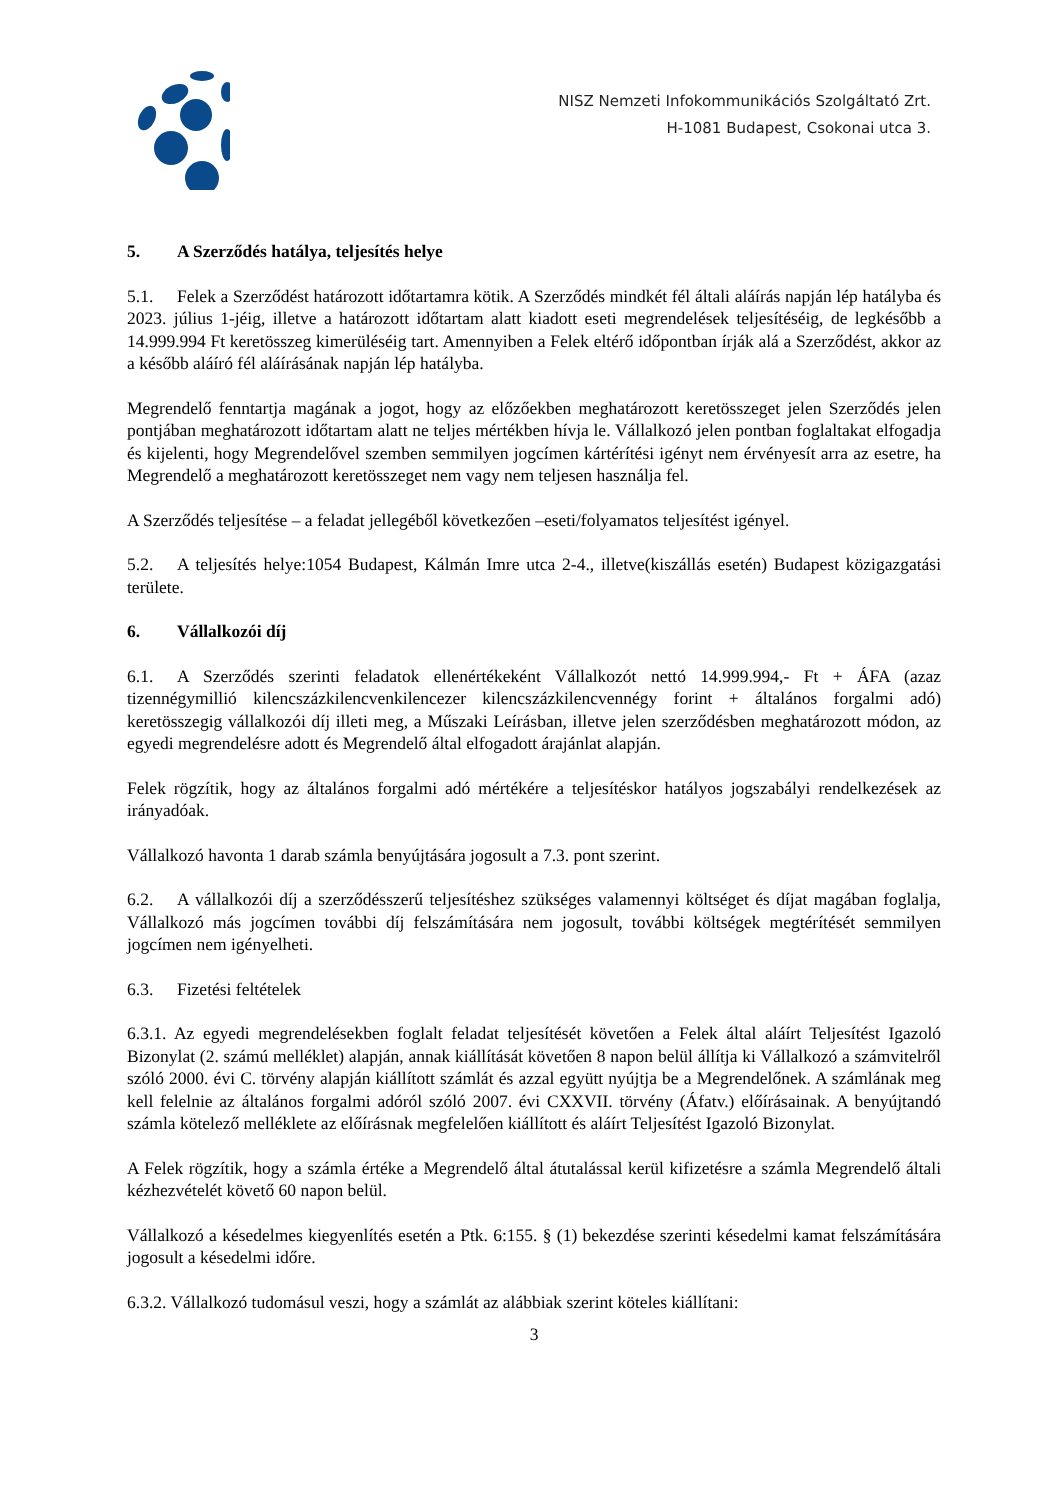NISZ Nemzeti Infokommunikációs Szolgáltató Zrt.
H-1081 Budapest, Csokonai utca 3.
5. A Szerződés hatálya, teljesítés helye
5.1. Felek a Szerződést határozott időtartamra kötik. A Szerződés mindkét fél általi aláírás napján lép hatályba és 2023. július 1-jéig, illetve a határozott időtartam alatt kiadott eseti megrendelések teljesítéséig, de legkésőbb a 14.999.994 Ft keretösszeg kimerüléséig tart. Amennyiben a Felek eltérő időpontban írják alá a Szerződést, akkor az a később aláíró fél aláírásának napján lép hatályba.
Megrendelő fenntartja magának a jogot, hogy az előzőekben meghatározott keretösszeget jelen Szerződés jelen pontjában meghatározott időtartam alatt ne teljes mértékben hívja le. Vállalkozó jelen pontban foglaltakat elfogadja és kijelenti, hogy Megrendelővel szemben semmilyen jogcímen kártérítési igényt nem érvényesít arra az esetre, ha Megrendelő a meghatározott keretösszeget nem vagy nem teljesen használja fel.
A Szerződés teljesítése – a feladat jellegéből következően –eseti/folyamatos teljesítést igényel.
5.2. A teljesítés helye:1054 Budapest, Kálmán Imre utca 2-4., illetve(kiszállás esetén) Budapest közigazgatási területe.
6. Vállalkozói díj
6.1. A Szerződés szerinti feladatok ellenértékeként Vállalkozót nettó 14.999.994,- Ft + ÁFA (azaz tizennégymillió kilencszázkilencvenkilencezer kilencszázkilencvennégy forint + általános forgalmi adó) keretösszegig vállalkozói díj illeti meg, a Műszaki Leírásban, illetve jelen szerződésben meghatározott módon, az egyedi megrendelésre adott és Megrendelő által elfogadott árajánlat alapján.
Felek rögzítik, hogy az általános forgalmi adó mértékére a teljesítéskor hatályos jogszabályi rendelkezések az irányadóak.
Vállalkozó havonta 1 darab számla benyújtására jogosult a 7.3. pont szerint.
6.2. A vállalkozói díj a szerződésszerű teljesítéshez szükséges valamennyi költséget és díjat magában foglalja, Vállalkozó más jogcímen további díj felszámítására nem jogosult, további költségek megtérítését semmilyen jogcímen nem igényelheti.
6.3. Fizetési feltételek
6.3.1. Az egyedi megrendelésekben foglalt feladat teljesítését követően a Felek által aláírt Teljesítést Igazoló Bizonylat (2. számú melléklet) alapján, annak kiállítását követően 8 napon belül állítja ki Vállalkozó a számvitelről szóló 2000. évi C. törvény alapján kiállított számlát és azzal együtt nyújtja be a Megrendelőnek. A számlának meg kell felelnie az általános forgalmi adóról szóló 2007. évi CXXVII. törvény (Áfatv.) előírásainak. A benyújtandó számla kötelező melléklete az előírásnak megfelelően kiállított és aláírt Teljesítést Igazoló Bizonylat.
A Felek rögzítik, hogy a számla értéke a Megrendelő által átutalással kerül kifizetésre a számla Megrendelő általi kézhezvételét követő 60 napon belül.
Vállalkozó a késedelmes kiegyenlítés esetén a Ptk. 6:155. § (1) bekezdése szerinti késedelmi kamat felszámítására jogosult a késedelmi időre.
6.3.2. Vállalkozó tudomásul veszi, hogy a számlát az alábbiak szerint köteles kiállítani:
3